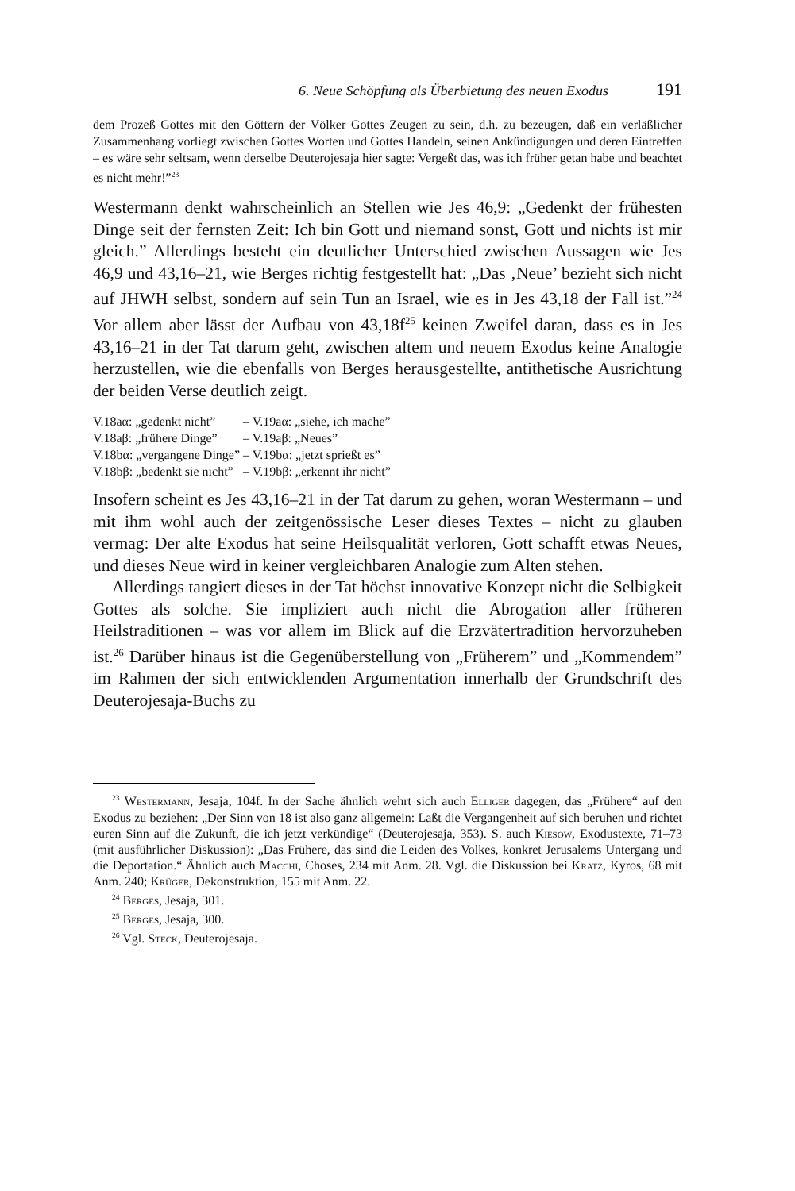6. Neue Schöpfung als Überbietung des neuen Exodus 191
dem Prozeß Gottes mit den Göttern der Völker Gottes Zeugen zu sein, d.h. zu bezeugen, daß ein verläßlicher Zusammenhang vorliegt zwischen Gottes Worten und Gottes Handeln, seinen Ankündigungen und deren Eintreffen – es wäre sehr seltsam, wenn derselbe Deuterojesaja hier sagte: Vergeßt das, was ich früher getan habe und beachtet es nicht mehr!”<sup>23</sup>
Westermann denkt wahrscheinlich an Stellen wie Jes 46,9: „Gedenkt der frühesten Dinge seit der fernsten Zeit: Ich bin Gott und niemand sonst, Gott und nichts ist mir gleich.” Allerdings besteht ein deutlicher Unterschied zwischen Aussagen wie Jes 46,9 und 43,16–21, wie Berges richtig festgestellt hat: „Das ‚Neue’ bezieht sich nicht auf JHWH selbst, sondern auf sein Tun an Israel, wie es in Jes 43,18 der Fall ist.”<sup>24</sup> Vor allem aber lässt der Aufbau von 43,18f<sup>25</sup> keinen Zweifel daran, dass es in Jes 43,16–21 in der Tat darum geht, zwischen altem und neuem Exodus keine Analogie herzustellen, wie die ebenfalls von Berges herausgestellte, antithetische Ausrichtung der beiden Verse deutlich zeigt.
| V.18aα: „gedenkt nicht” | – V.19aα: „siehe, ich mache” |
| V.18aβ: „frühere Dinge” | – V.19aβ: „Neues” |
| V.18bα: „vergangene Dinge” | – V.19bα: „jetzt sprießt es” |
| V.18bβ: „bedenkt sie nicht” | – V.19bβ: „erkennt ihr nicht” |
Insofern scheint es Jes 43,16–21 in der Tat darum zu gehen, woran Westermann – und mit ihm wohl auch der zeitgenössische Leser dieses Textes – nicht zu glauben vermag: Der alte Exodus hat seine Heilsqualität verloren, Gott schafft etwas Neues, und dieses Neue wird in keiner vergleichbaren Analogie zum Alten stehen.
Allerdings tangiert dieses in der Tat höchst innovative Konzept nicht die Selbigkeit Gottes als solche. Sie impliziert auch nicht die Abrogation aller früheren Heilstraditionen – was vor allem im Blick auf die Erzvätertradition hervorzuheben ist.<sup>26</sup> Darüber hinaus ist die Gegenüberstellung von „Früherem” und „Kommendem” im Rahmen der sich entwicklenden Argumentation innerhalb der Grundschrift des Deuterojesaja-Buchs zu
<sup>23</sup> Westermann, Jesaja, 104f. In der Sache ähnlich wehrt sich auch Elliger dagegen, das „Frühere“ auf den Exodus zu beziehen: „Der Sinn von 18 ist also ganz allgemein: Laßt die Vergangenheit auf sich beruhen und richtet euren Sinn auf die Zukunft, die ich jetzt verkündige“ (Deuterojesaja, 353). S. auch Kiesow, Exodustexte, 71–73 (mit ausführlicher Diskussion): „Das Frühere, das sind die Leiden des Volkes, konkret Jerusalems Untergang und die Deportation.“ Ähnlich auch Macchi, Choses, 234 mit Anm. 28. Vgl. die Diskussion bei Kratz, Kyros, 68 mit Anm. 240; Krüger, Dekonstruktion, 155 mit Anm. 22.
<sup>24</sup> Berges, Jesaja, 301.
<sup>25</sup> Berges, Jesaja, 300.
<sup>26</sup> Vgl. Steck, Deuterojesaja.